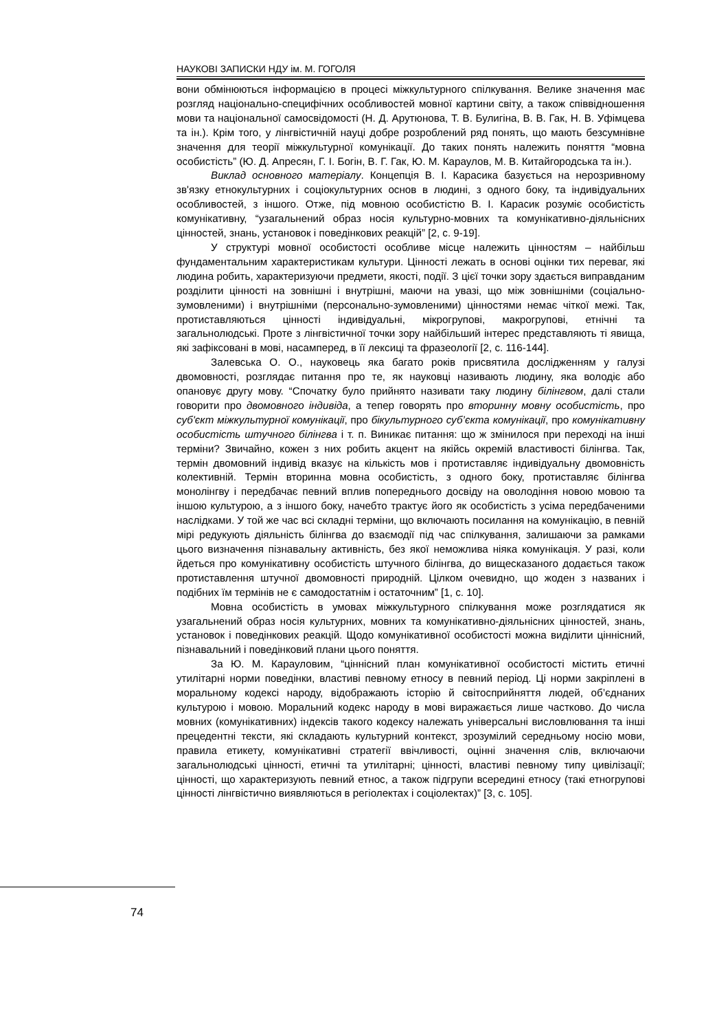НАУКОВІ ЗАПИСКИ НДУ ім. М. ГОГОЛЯ
вони обмінюються інформацією в процесі міжкультурного спілкування. Велике значення має розгляд національно-специфічних особливостей мовної картини світу, а також співвідношення мови та національної самосвідомості (Н. Д. Арутюнова, Т. В. Булигіна, В. В. Гак, Н. В. Уфімцева та ін.). Крім того, у лінгвістичній науці добре розроблений ряд понять, що мають безсумнівне значення для теорії міжкультурної комунікації. До таких понять належить поняття “мовна особистість” (Ю. Д. Апресян, Г. І. Богін, В. Г. Гак, Ю. М. Караулов, М. В. Китайгородська та ін.).
Виклад основного матеріалу. Концепція В. І. Карасика базується на нерозривному зв'язку етнокультурних і соціокультурних основ в людині, з одного боку, та індивідуальних особливостей, з іншого. Отже, під мовною особистістю В. І. Карасик розуміє особистість комунікативну, “узагальнений образ носія культурно-мовних та комунікативно-діяльнісних цінностей, знань, установок і поведінкових реакцій” [2, с. 9-19].
У структурі мовної особистості особливе місце належить цінностям – найбільш фундаментальним характеристикам культури. Цінності лежать в основі оцінки тих переваг, які людина робить, характеризуючи предмети, якості, події. З цієї точки зору здається виправданим розділити цінності на зовнішні і внутрішні, маючи на увазі, що між зовнішніми (соціально-зумовленими) і внутрішніми (персонально-зумовленими) цінностями немає чіткої межі. Так, протиставляються цінності індивідуальні, мікрогрупові, макрогрупові, етнічні та загальнолюдські. Проте з лінгвістичної точки зору найбільший інтерес представляють ті явища, які зафіксовані в мові, насамперед, в її лексиці та фразеології [2, с. 116-144].
Залевська О. О., науковець яка багато років присвятила дослідженням у галузі двомовності, розглядає питання про те, як науковці називають людину, яка володіє або опановує другу мову. “Спочатку було прийнято називати таку людину білінгвом, далі стали говорити про двомовного індивіда, а тепер говорять про вторинну мовну особистість, про суб'єкт міжкультурної комунікації, про бікультурного суб’єкта комунікації, про комунікативну особистість штучного білінгва і т. п. Виникає питання: що ж змінилося при переході на інші терміни? Звичайно, кожен з них робить акцент на якійсь окремій властивості білінгва. Так, термін двомовний індивід вказує на кількість мов і протиставляє індивідуальну двомовність колективній. Термін вторинна мовна особистість, з одного боку, протиставляє білінгва монолінгву і передбачає певний вплив попереднього досвіду на оволодіння новою мовою та іншою культурою, а з іншого боку, начебто трактує його як особистість з усіма передбаченими наслідками. У той же час всі складні терміни, що включають посилання на комунікацію, в певній мірі редукують діяльність білінгва до взаємодії під час спілкування, залишаючи за рамками цього визначення пізнавальну активність, без якої неможлива ніяка комунікація. У разі, коли йдеться про комунікативну особистість штучного білінгва, до вищесказаного додається також протиставлення штучної двомовності природній. Цілком очевидно, що жоден з названих і подібних їм термінів не є самодостатнім і остаточним” [1, с. 10].
Мовна особистість в умовах міжкультурного спілкування може розглядатися як узагальнений образ носія культурних, мовних та комунікативно-діяльнісних цінностей, знань, установок і поведінкових реакцій. Щодо комунікативної особистості можна виділити ціннісний, пізнавальний і поведінковий плани цього поняття.
За Ю. М. Карауловим, “ціннісний план комунікативної особистості містить етичні утилітарні норми поведінки, властиві певному етносу в певний період. Ці норми закріплені в моральному кодексі народу, відображають історію й світосприйняття людей, об’єднаних культурою і мовою. Моральний кодекс народу в мові виражається лише частково. До числа мовних (комунікативних) індексів такого кодексу належать універсальні висловлювання та інші прецедентні тексти, які складають культурний контекст, зрозумілий середньому носію мови, правила етикету, комунікативні стратегії ввічливості, оцінні значення слів, включаючи загальнолюдські цінності, етичні та утилітарні; цінності, властиві певному типу цивілізації; цінності, що характеризують певний етнос, а також підгрупи всередині етносу (такі етногрупові цінності лінгвістично виявляються в регіолектах і соціолектах)” [3, с. 105].
74